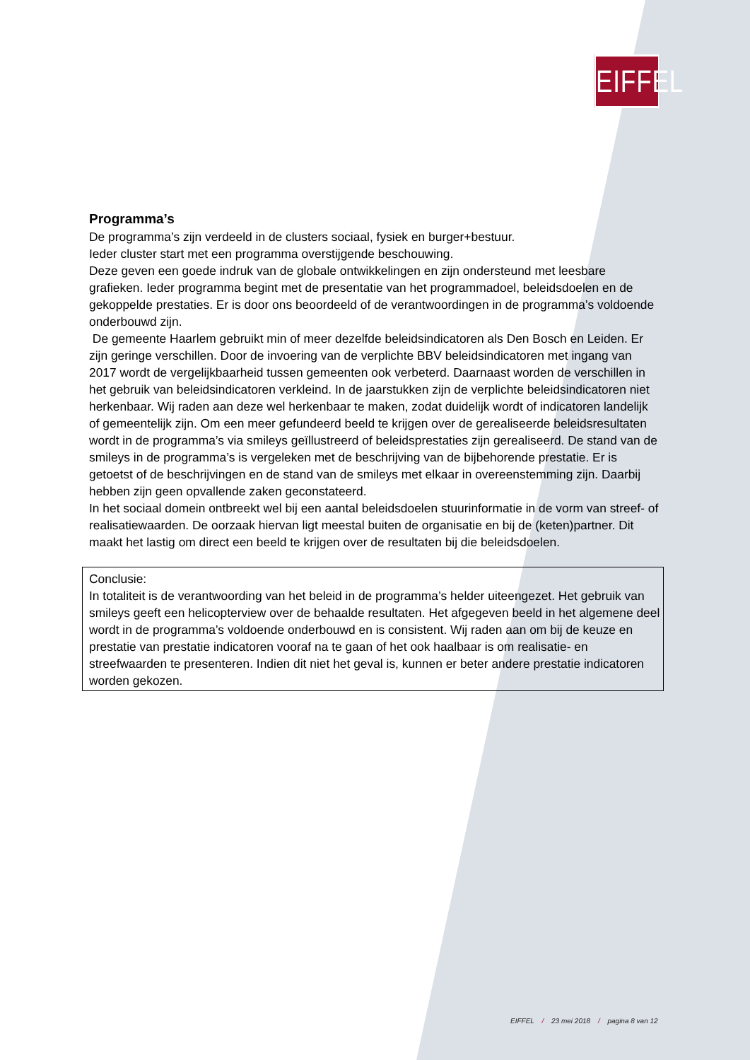EIFFEL
Programma’s
De programma’s zijn verdeeld in de clusters sociaal, fysiek en burger+bestuur.
Ieder cluster start met een programma overstijgende beschouwing.
Deze geven een goede indruk van de globale ontwikkelingen en zijn ondersteund met leesbare grafieken. Ieder programma begint met de presentatie van het programmadoel, beleidsdoelen en de gekoppelde prestaties. Er is door ons beoordeeld of de verantwoordingen in de programma’s voldoende onderbouwd zijn.
De gemeente Haarlem gebruikt min of meer dezelfde beleidsindicatoren als Den Bosch en Leiden. Er zijn geringe verschillen. Door de invoering van de verplichte BBV beleidsindicatoren met ingang van 2017 wordt de vergelijkbaarheid tussen gemeenten ook verbeterd. Daarnaast worden de verschillen in het gebruik van beleidsindicatoren verkleind. In de jaarstukken zijn de verplichte beleidsindicatoren niet herkenbaar. Wij raden aan deze wel herkenbaar te maken, zodat duidelijk wordt of indicatoren landelijk of gemeentelijk zijn. Om een meer gefundeerd beeld te krijgen over de gerealiseerde beleidsresultaten wordt in de programma’s via smileys geïllustreerd of beleidsprestaties zijn gerealiseerd. De stand van de smileys in de programma’s is vergeleken met de beschrijving van de bijbehorende prestatie. Er is getoetst of de beschrijvingen en de stand van de smileys met elkaar in overeenstemming zijn. Daarbij hebben zijn geen opvallende zaken geconstateerd.
In het sociaal domein ontbreekt wel bij een aantal beleidsdoelen stuurinformatie in de vorm van streef- of realisatiewaarden. De oorzaak hiervan ligt meestal buiten de organisatie en bij de (keten)partner. Dit maakt het lastig om direct een beeld te krijgen over de resultaten bij die beleidsdoelen.
Conclusie:
In totaliteit is de verantwoording van het beleid in de programma’s helder uiteengezet. Het gebruik van smileys geeft een helicopterview over de behaalde resultaten. Het afgegeven beeld in het algemene deel wordt in de programma’s voldoende onderbouwd en is consistent. Wij raden aan om bij de keuze en prestatie van prestatie indicatoren vooraf na te gaan of het ook haalbaar is om realisatie- en streefwaarden te presenteren. Indien dit niet het geval is, kunnen er beter andere prestatie indicatoren worden gekozen.
EIFFEL / 23 mei 2018 / pagina 8 van 12